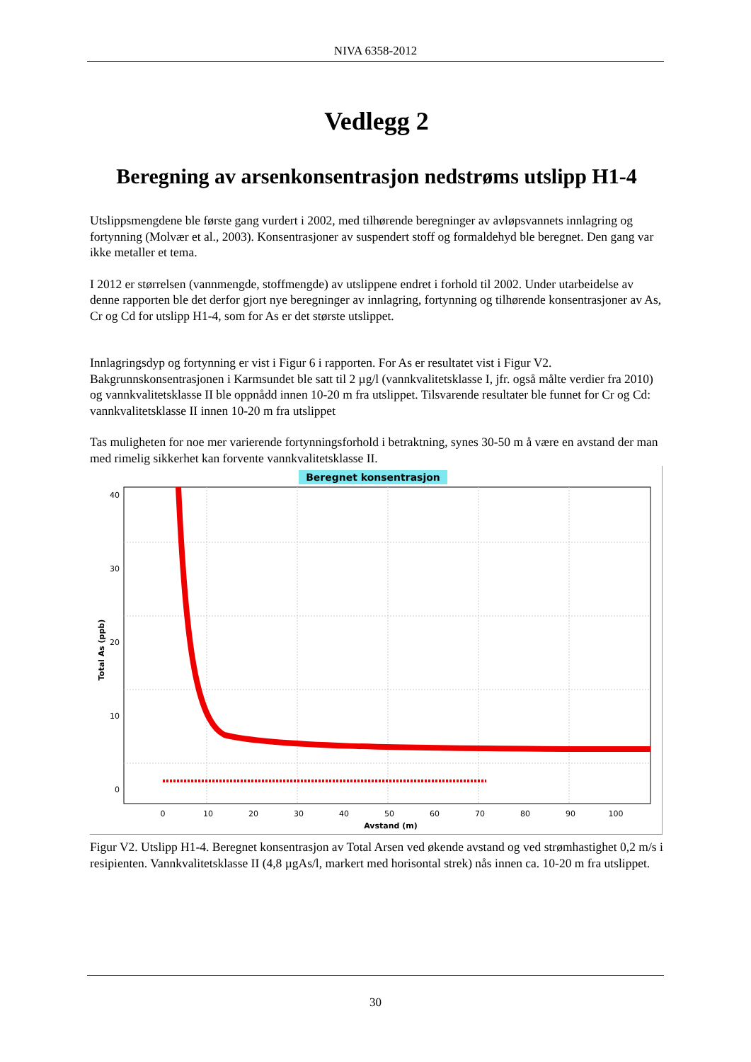NIVA 6358-2012
Vedlegg 2
Beregning av arsenkonsentrasjon nedstrøms utslipp H1-4
Utslippsmengdene ble første gang vurdert i 2002, med tilhørende beregninger av avløpsvannets innlagring og fortynning (Molvær et al., 2003). Konsentrasjoner av suspendert stoff og formaldehyd ble beregnet. Den gang var ikke metaller et tema.
I 2012 er størrelsen (vannmengde, stoffmengde) av utslippene endret i forhold til 2002. Under utarbeidelse av denne rapporten ble det derfor gjort nye beregninger av innlagring, fortynning og tilhørende konsentrasjoner av As, Cr og Cd for utslipp H1-4, som for As er det største utslippet.
Innlagringsdyp og fortynning er vist i Figur 6 i rapporten. For As er resultatet vist i Figur V2. Bakgrunnskonsentrasjonen i Karmsundet ble satt til 2 µg/l (vannkvalitetsklasse I, jfr. også målte verdier fra 2010) og vannkvalitetsklasse II ble oppnådd innen 10-20 m fra utslippet. Tilsvarende resultater ble funnet for Cr og Cd: vannkvalitetsklasse II innen 10-20 m fra utslippet
Tas muligheten for noe mer varierende fortynningsforhold i betraktning, synes 30-50 m å være en avstand der man med rimelig sikkerhet kan forvente vannkvalitetsklasse II.
Beregnet konsentrasjon
40
30
20
10
0
Total As (ppb)
0
10
20
30
40
50
60
70
80
90
100
Avstand (m)
Figur V2. Utslipp H1-4. Beregnet konsentrasjon av Total Arsen ved økende avstand og ved strømhastighet 0,2 m/s i resipienten. Vannkvalitetsklasse II (4,8 µgAs/l, markert med horisontal strek) nås innen ca. 10-20 m fra utslippet.
30